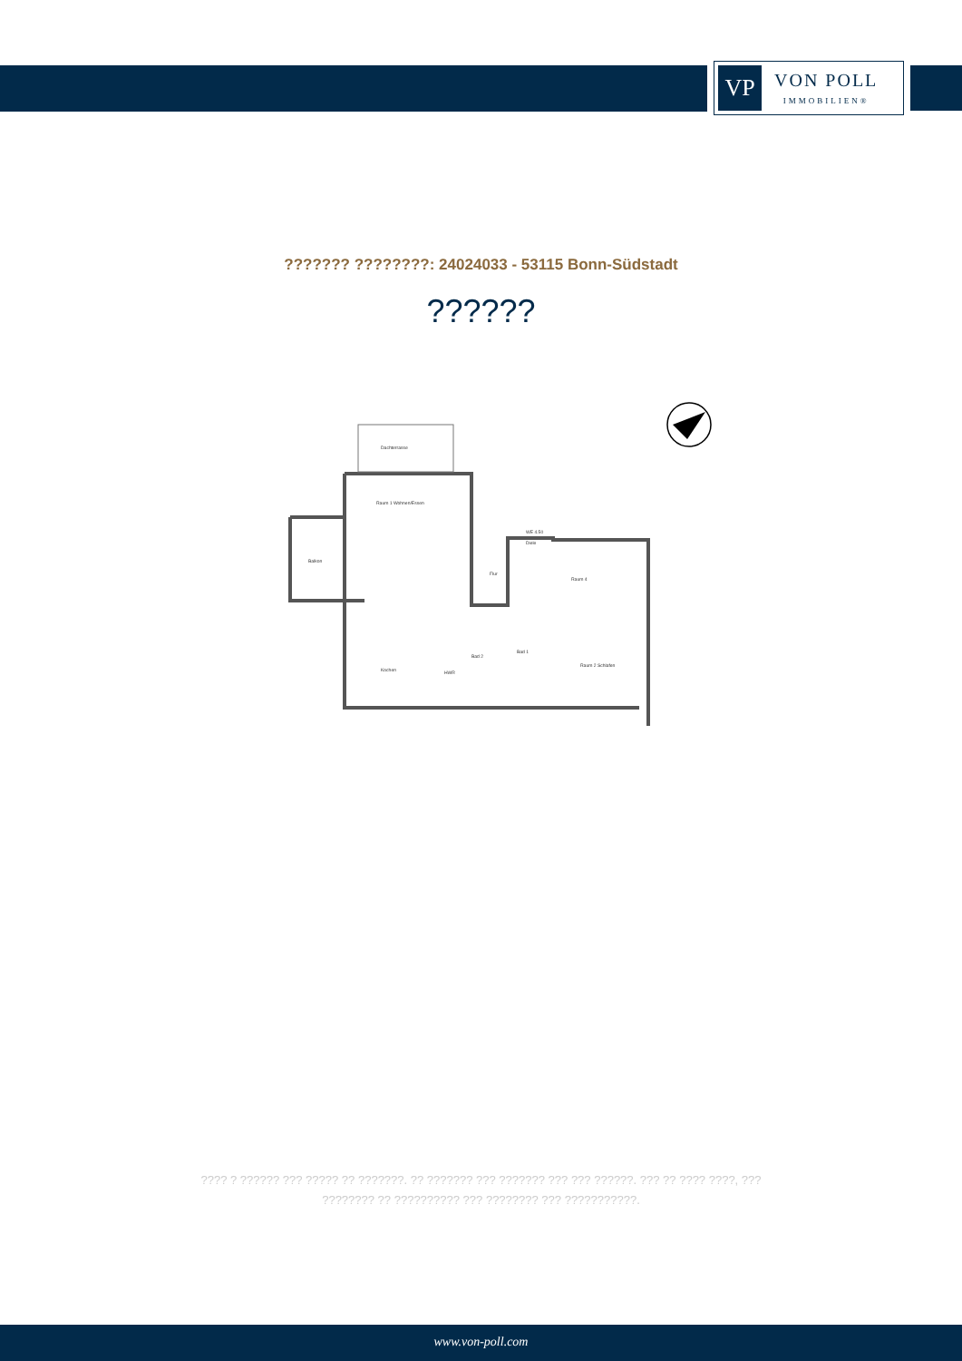VP
VON POLL
IMMOBILIEN®
??????? ????????: 24024033 - 53115 Bonn-Südstadt
??????
Raum 1 Wohnen/Essen
Flur
Diele
Raum 4
Raum 2 Schlafen
Kochen
HWR
Bad 2
Bad 1
WE 4.50
Balkon
Dachterrasse
???? ? ?????? ??? ????? ?? ???????. ?? ??????? ??? ??????? ??? ??? ??????. ??? ?? ???? ????, ??? ???????? ?? ?????????? ??? ???????? ??? ???????????.
www.von-poll.com